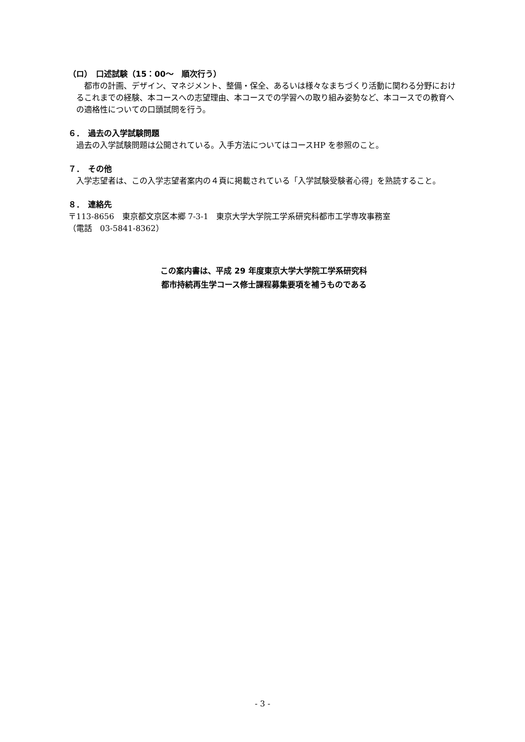（ロ）　口述試験（15：00～　順次行う）
　都市の計画、デザイン、マネジメント、整備・保全、あるいは様々なまちづくり活動に関わる分野におけるこれまでの経験、本コースへの志望理由、本コースでの学習への取り組み姿勢など、本コースでの教育への適格性についての口頭試問を行う。
６．　過去の入学試験問題
　過去の入学試験問題は公開されている。入手方法についてはコースHP を参照のこと。
７．　その他
　入学志望者は、この入学志望者案内の４頁に掲載されている「入学試験受験者心得」を熟読すること。
８．　連絡先
〒113-8656　東京都文京区本郷 7-3-1　東京大学大学院工学系研究科都市工学専攻事務室
（電話　03-5841-8362）
この案内書は、平成 29 年度東京大学大学院工学系研究科
都市持続再生学コース修士課程募集要項を補うものである
- 3 -